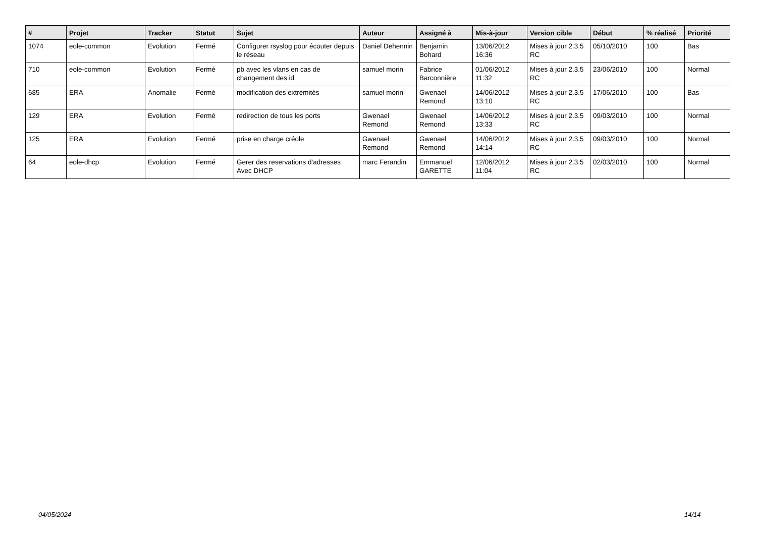| # | Projet | Tracker | Statut | Sujet | Auteur | Assigné à | Mis-à-jour | Version cible | Début | % réalisé | Priorité |
| --- | --- | --- | --- | --- | --- | --- | --- | --- | --- | --- | --- |
| 1074 | eole-common | Evolution | Fermé | Configurer rsyslog pour écouter depuis le réseau | Daniel Dehennin | Benjamin Bohard | 13/06/2012 16:36 | Mises à jour 2.3.5 RC | 05/10/2010 | 100 | Bas |
| 710 | eole-common | Evolution | Fermé | pb avec les vlans en cas de changement des id | samuel morin | Fabrice Barconnière | 01/06/2012 11:32 | Mises à jour 2.3.5 RC | 23/06/2010 | 100 | Normal |
| 685 | ERA | Anomalie | Fermé | modification des extrémités | samuel morin | Gwenael Remond | 14/06/2012 13:10 | Mises à jour 2.3.5 RC | 17/06/2010 | 100 | Bas |
| 129 | ERA | Evolution | Fermé | redirection de tous les ports | Gwenael Remond | Gwenael Remond | 14/06/2012 13:33 | Mises à jour 2.3.5 RC | 09/03/2010 | 100 | Normal |
| 125 | ERA | Evolution | Fermé | prise en charge créole | Gwenael Remond | Gwenael Remond | 14/06/2012 14:14 | Mises à jour 2.3.5 RC | 09/03/2010 | 100 | Normal |
| 64 | eole-dhcp | Evolution | Fermé | Gerer des reservations d'adresses Avec DHCP | marc Ferandin | Emmanuel GARETTE | 12/06/2012 11:04 | Mises à jour 2.3.5 RC | 02/03/2010 | 100 | Normal |
04/05/2024 14/14